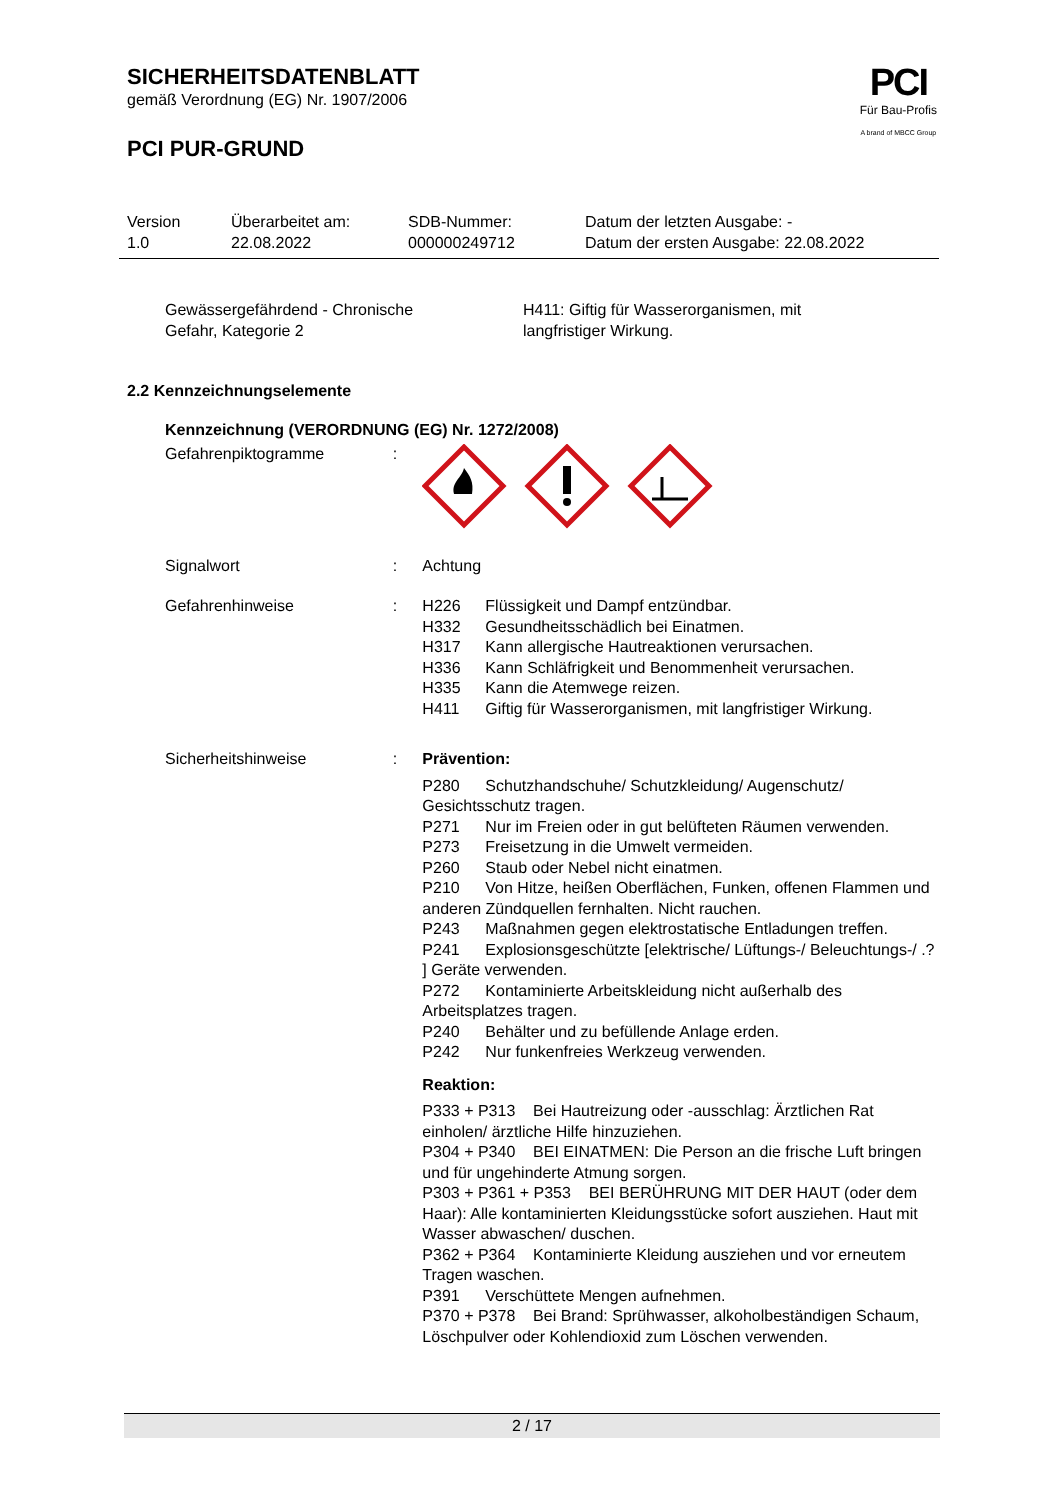SICHERHEITSDATENBLATT
gemäß Verordnung (EG) Nr. 1907/2006
PCI PUR-GRUND
PCI
Für Bau-Profis
A brand of MBCC Group
Version
1.0
Überarbeitet am:
22.08.2022
SDB-Nummer:
000000249712
Datum der letzten Ausgabe: -
Datum der ersten Ausgabe: 22.08.2022
Gewässergefährdend - Chronische
Gefahr, Kategorie 2
H411: Giftig für Wasserorganismen, mit
langfristiger Wirkung.
2.2 Kennzeichnungselemente
Kennzeichnung (VERORDNUNG (EG) Nr. 1272/2008)
Gefahrenpiktogramme :
Signalwort : Achtung
Gefahrenhinweise : H226 Flüssigkeit und Dampf entzündbar.
H332 Gesundheitsschädlich bei Einatmen.
H317 Kann allergische Hautreaktionen verursachen.
H336 Kann Schläfrigkeit und Benommenheit verursachen.
H335 Kann die Atemwege reizen.
H411 Giftig für Wasserorganismen, mit langfristiger Wirkung.
Sicherheitshinweise : Prävention:
P280 Schutzhandschuhe/ Schutzkleidung/ Augenschutz/ Gesichtsschutz tragen.
P271 Nur im Freien oder in gut belüfteten Räumen verwenden.
P273 Freisetzung in die Umwelt vermeiden.
P260 Staub oder Nebel nicht einatmen.
P210 Von Hitze, heißen Oberflächen, Funken, offenen Flammen und anderen Zündquellen fernhalten. Nicht rauchen.
P243 Maßnahmen gegen elektrostatische Entladungen treffen.
P241 Explosionsgeschützte [elektrische/ Lüftungs-/ Beleuchtungs-/ .? ] Geräte verwenden.
P272 Kontaminierte Arbeitskleidung nicht außerhalb des Arbeitsplatzes tragen.
P240 Behälter und zu befüllende Anlage erden.
P242 Nur funkenfreies Werkzeug verwenden.
Reaktion:
P333 + P313 Bei Hautreizung oder -ausschlag: Ärztlichen Rat einholen/ ärztliche Hilfe hinzuziehen.
P304 + P340 BEI EINATMEN: Die Person an die frische Luft bringen und für ungehinderte Atmung sorgen.
P303 + P361 + P353 BEI BERÜHRUNG MIT DER HAUT (oder dem Haar): Alle kontaminierten Kleidungsstücke sofort ausziehen. Haut mit Wasser abwaschen/ duschen.
P362 + P364 Kontaminierte Kleidung ausziehen und vor erneutem Tragen waschen.
P391 Verschüttete Mengen aufnehmen.
P370 + P378 Bei Brand: Sprühwasser, alkoholbeständigen Schaum, Löschpulver oder Kohlendioxid zum Löschen verwenden.
2 / 17